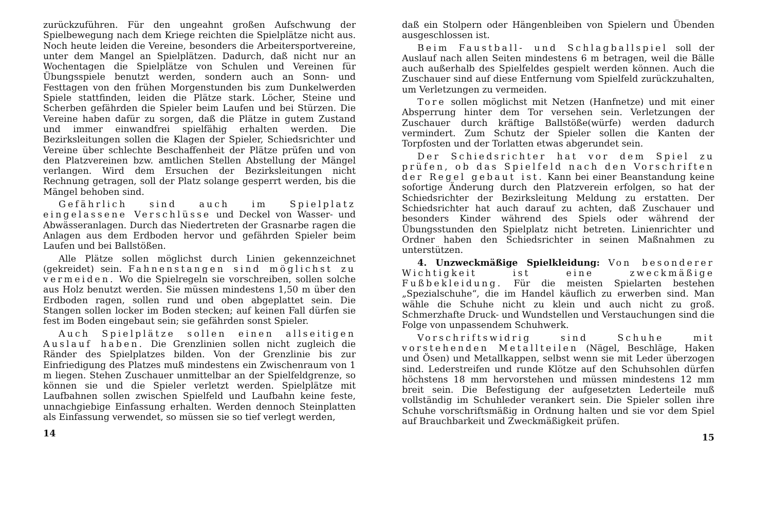zurückzuführen. Für den ungeahnt großen Aufschwung der Spielbewegung nach dem Kriege reichten die Spielplätze nicht aus. Noch heute leiden die Vereine, besonders die Arbeitersportvereine, unter dem Mangel an Spielplätzen. Dadurch, daß nicht nur an Wochentagen die Spielplätze von Schulen und Vereinen für Übungsspiele benutzt werden, sondern auch an Sonn- und Festtagen von den frühen Morgenstunden bis zum Dunkelwerden Spiele stattfinden, leiden die Plätze stark. Löcher, Steine und Scherben gefährden die Spieler beim Laufen und bei Stürzen. Die Vereine haben dafür zu sorgen, daß die Plätze in gutem Zustand und immer einwandfrei spielfähig erhalten werden. Die Bezirksleitungen sollen die Klagen der Spieler, Schiedsrichter und Vereine über schlechte Beschaffenheit der Plätze prüfen und von den Platzvereinen bzw. amtlichen Stellen Abstellung der Mängel verlangen. Wird dem Ersuchen der Bezirksleitungen nicht Rechnung getragen, soll der Platz solange gesperrt werden, bis die Mängel behoben sind.
Gefährlich sind auch im Spielplatz eingelassene Verschlüsse und Deckel von Wasser- und Abwässeranlagen. Durch das Niedertreten der Grasnarbe ragen die Anlagen aus dem Erdboden hervor und gefährden Spieler beim Laufen und bei Ballstößen.
Alle Plätze sollen möglichst durch Linien gekennzeichnet (gekreidet) sein. Fahnenstangen sind möglichst zu vermeiden. Wo die Spielregeln sie vorschreiben, sollen solche aus Holz benutzt werden. Sie müssen mindestens 1,50 m über den Erdboden ragen, sollen rund und oben abgeplattet sein. Die Stangen sollen locker im Boden stecken; auf keinen Fall dürfen sie fest im Boden eingebaut sein; sie gefährden sonst Spieler.
Auch Spielplätze sollen einen allseitigen Auslauf haben. Die Grenzlinien sollen nicht zugleich die Ränder des Spielplatzes bilden. Von der Grenzlinie bis zur Einfriedigung des Platzes muß mindestens ein Zwischenraum von 1 m liegen. Stehen Zuschauer unmittelbar an der Spielfeldgrenze, so können sie und die Spieler verletzt werden. Spielplätze mit Laufbahnen sollen zwischen Spielfeld und Laufbahn keine feste, unnachgiebige Einfassung erhalten. Werden dennoch Steinplatten als Einfassung verwendet, so müssen sie so tief verlegt werden,
14
daß ein Stolpern oder Hängenbleiben von Spielern und Übenden ausgeschlossen ist.
Beim Faustball- und Schlagballspiel soll der Auslauf nach allen Seiten mindestens 6 m betragen, weil die Bälle auch außerhalb des Spielfeldes gespielt werden können. Auch die Zuschauer sind auf diese Entfernung vom Spielfeld zurückzuhalten, um Verletzungen zu vermeiden.
Tore sollen möglichst mit Netzen (Hanfnetze) und mit einer Absperrung hinter dem Tor versehen sein. Verletzungen der Zuschauer durch kräftige Ballstöße(würfe) werden dadurch vermindert. Zum Schutz der Spieler sollen die Kanten der Torpfosten und der Torlatten etwas abgerundet sein.
Der Schiedsrichter hat vor dem Spiel zu prüfen, ob das Spielfeld nach den Vorschriften der Regel gebaut ist. Kann bei einer Beanstandung keine sofortige Änderung durch den Platzverein erfolgen, so hat der Schiedsrichter der Bezirksleitung Meldung zu erstatten. Der Schiedsrichter hat auch darauf zu achten, daß Zuschauer und besonders Kinder während des Spiels oder während der Übungsstunden den Spielplatz nicht betreten. Linienrichter und Ordner haben den Schiedsrichter in seinen Maßnahmen zu unterstützen.
4. Unzweckmäßige Spielkleidung: Von besonderer Wichtigkeit ist eine zweckmäßige Fußbekleidung. Für die meisten Spielarten bestehen „Spezialschuhe“, die im Handel käuflich zu erwerben sind. Man wähle die Schuhe nicht zu klein und auch nicht zu groß. Schmerzhafte Druck- und Wundstellen und Verstauchungen sind die Folge von unpassendem Schuhwerk.
Vorschriftswidrig sind Schuhe mit vorstehenden Metallteilen (Nägel, Beschläge, Haken und Ösen) und Metallkappen, selbst wenn sie mit Leder überzogen sind. Lederstreifen und runde Klötze auf den Schuhsohlen dürfen höchstens 18 mm hervorstehen und müssen mindestens 12 mm breit sein. Die Befestigung der aufgesetzten Lederteile muß vollständig im Schuhleder verankert sein. Die Spieler sollen ihre Schuhe vorschriftsmäßig in Ordnung halten und sie vor dem Spiel auf Brauchbarkeit und Zweckmäßigkeit prüfen.
15